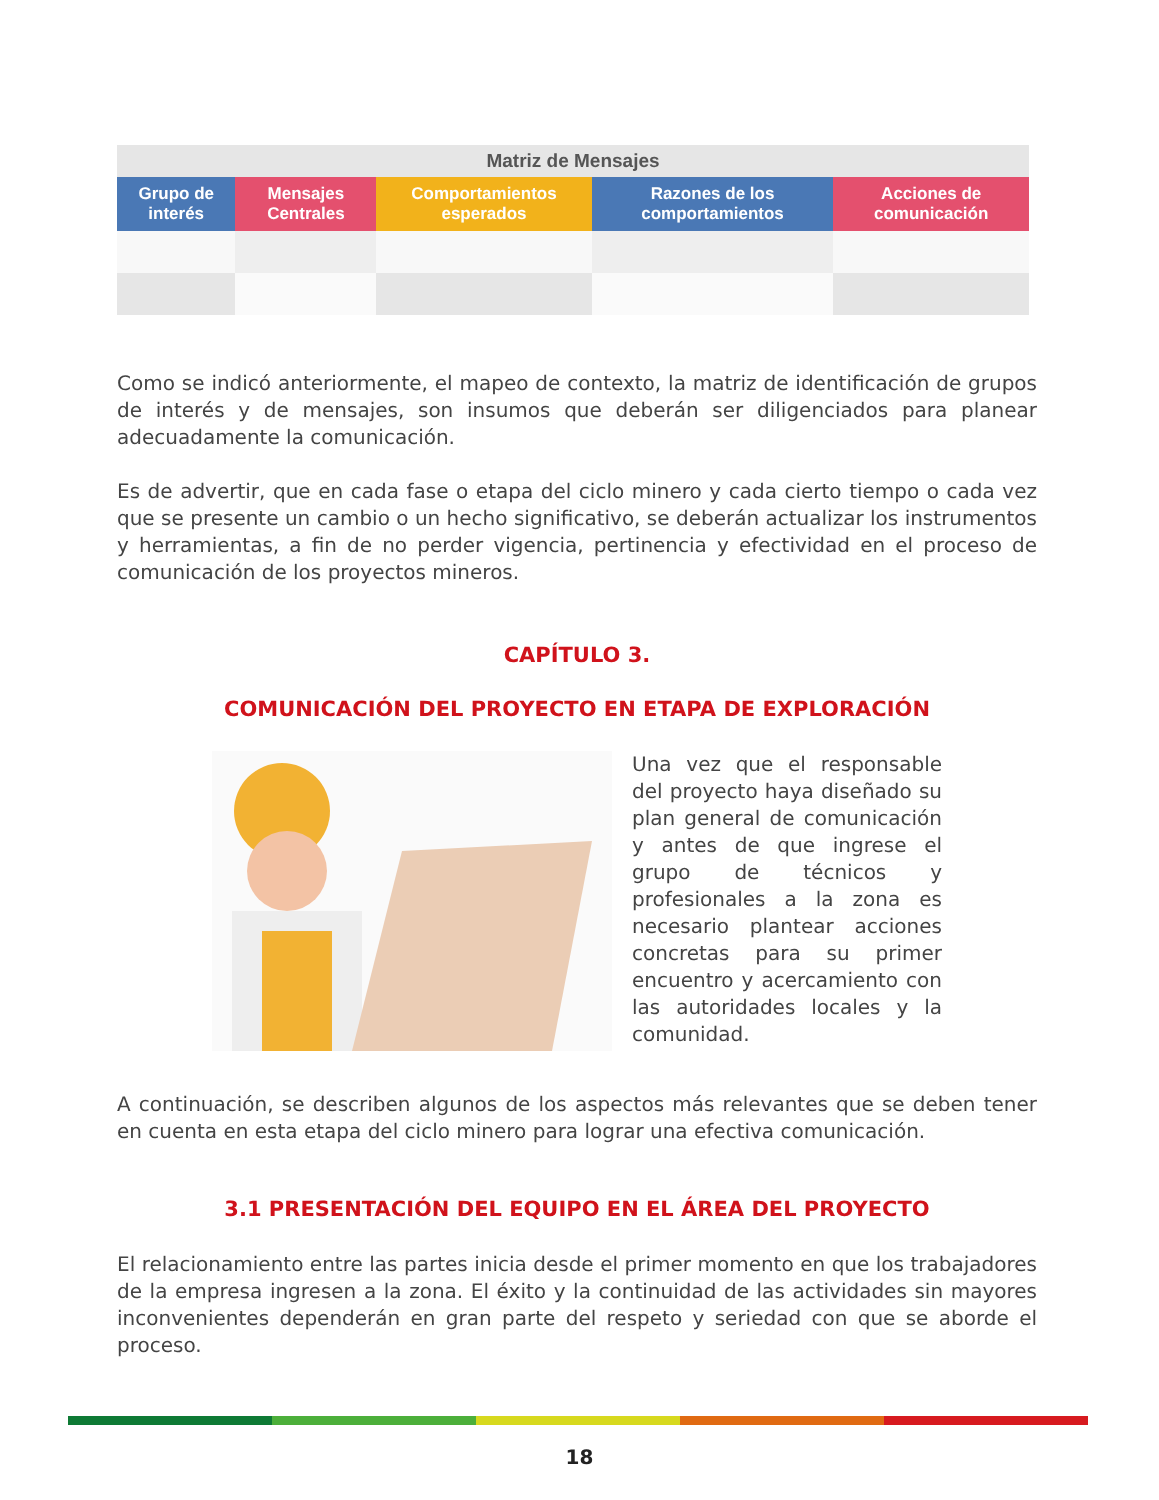| Matriz de Mensajes | | | | |
| --- | --- | --- | --- | --- |
| Grupo de interés | Mensajes Centrales | Comportamientos esperados | Razones de los comportamientos | Acciones de comunicación |
Como se indicó anteriormente, el mapeo de contexto, la matriz de identificación de grupos de interés y de mensajes, son insumos que deberán ser diligenciados para planear adecuadamente la comunicación.
Es de advertir, que en cada fase o etapa del ciclo minero y cada cierto tiempo o cada vez que se presente un cambio o un hecho significativo, se deberán actualizar los instrumentos y herramientas, a fin de no perder vigencia, pertinencia y efectividad en el proceso de comunicación de los proyectos mineros.
CAPÍTULO 3.
COMUNICACIÓN DEL PROYECTO EN ETAPA DE EXPLORACIÓN
Una vez que el responsable del proyecto haya diseñado su plan general de comunicación y antes de que ingrese el grupo de técnicos y profesionales a la zona es necesario plantear acciones concretas para su primer encuentro y acercamiento con las autoridades locales y la comunidad.
A continuación, se describen algunos de los aspectos más relevantes que se deben tener en cuenta en esta etapa del ciclo minero para lograr una efectiva comunicación.
3.1 PRESENTACIÓN DEL EQUIPO EN EL ÁREA DEL PROYECTO
El relacionamiento entre las partes inicia desde el primer momento en que los trabajadores de la empresa ingresen a la zona. El éxito y la continuidad de las actividades sin mayores inconvenientes dependerán en gran parte del respeto y seriedad con que se aborde el proceso.
18